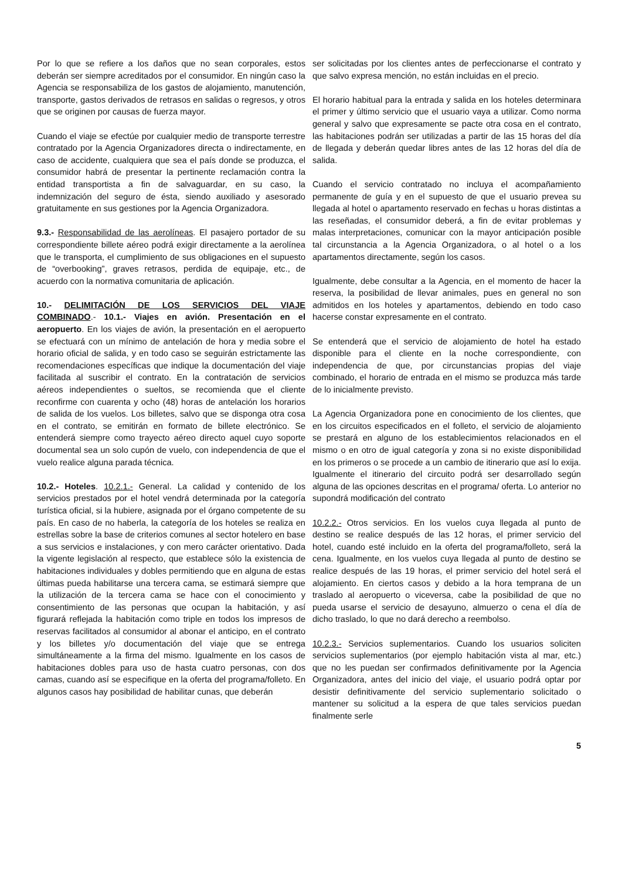Por lo que se refiere a los daños que no sean corporales, estos deberán ser siempre acreditados por el consumidor. En ningún caso la Agencia se responsabiliza de los gastos de alojamiento, manutención, transporte, gastos derivados de retrasos en salidas o regresos, y otros que se originen por causas de fuerza mayor.
Cuando el viaje se efectúe por cualquier medio de transporte terrestre contratado por la Agencia Organizadores directa o indirectamente, en caso de accidente, cualquiera que sea el país donde se produzca, el consumidor habrá de presentar la pertinente reclamación contra la entidad transportista a fin de salvaguardar, en su caso, la indemnización del seguro de ésta, siendo auxiliado y asesorado gratuitamente en sus gestiones por la Agencia Organizadora.
9.3.- Responsabilidad de las aerolíneas. El pasajero portador de su correspondiente billete aéreo podrá exigir directamente a la aerolínea que le transporta, el cumplimiento de sus obligaciones en el supuesto de “overbooking”, graves retrasos, perdida de equipaje, etc., de acuerdo con la normativa comunitaria de aplicación.
10.- DELIMITACIÓN DE LOS SERVICIOS DEL VIAJE COMBINADO.- 10.1.- Viajes en avión. Presentación en el aeropuerto. En los viajes de avión, la presentación en el aeropuerto se efectuará con un mínimo de antelación de hora y media sobre el horario oficial de salida, y en todo caso se seguirán estrictamente las recomendaciones específicas que indique la documentación del viaje facilitada al suscribir el contrato. En la contratación de servicios aéreos independientes o sueltos, se recomienda que el cliente reconfirme con cuarenta y ocho (48) horas de antelación los horarios de salida de los vuelos. Los billetes, salvo que se disponga otra cosa en el contrato, se emitirán en formato de billete electrónico. Se entenderá siempre como trayecto aéreo directo aquel cuyo soporte documental sea un solo cupón de vuelo, con independencia de que el vuelo realice alguna parada técnica.
10.2.- Hoteles. 10.2.1.- General. La calidad y contenido de los servicios prestados por el hotel vendrá determinada por la categoría turística oficial, si la hubiere, asignada por el órgano competente de su país. En caso de no haberla, la categoría de los hoteles se realiza en estrellas sobre la base de criterios comunes al sector hotelero en base a sus servicios e instalaciones, y con mero carácter orientativo. Dada la vigente legislación al respecto, que establece sólo la existencia de habitaciones individuales y dobles permitiendo que en alguna de estas últimas pueda habilitarse una tercera cama, se estimará siempre que la utilización de la tercera cama se hace con el conocimiento y consentimiento de las personas que ocupan la habitación, y así figurará reflejada la habitación como triple en todos los impresos de reservas facilitados al consumidor al abonar el anticipo, en el contrato y los billetes y/o documentación del viaje que se entrega simultáneamente a la firma del mismo. Igualmente en los casos de habitaciones dobles para uso de hasta cuatro personas, con dos camas, cuando así se especifique en la oferta del programa/folleto. En algunos casos hay posibilidad de habilitar cunas, que deberán
ser solicitadas por los clientes antes de perfeccionarse el contrato y que salvo expresa mención, no están incluidas en el precio.
El horario habitual para la entrada y salida en los hoteles determinara el primer y último servicio que el usuario vaya a utilizar. Como norma general y salvo que expresamente se pacte otra cosa en el contrato, las habitaciones podrán ser utilizadas a partir de las 15 horas del día de llegada y deberán quedar libres antes de las 12 horas del día de salida.
Cuando el servicio contratado no incluya el acompañamiento permanente de guía y en el supuesto de que el usuario prevea su llegada al hotel o apartamento reservado en fechas u horas distintas a las reseñadas, el consumidor deberá, a fin de evitar problemas y malas interpretaciones, comunicar con la mayor anticipación posible tal circunstancia a la Agencia Organizadora, o al hotel o a los apartamentos directamente, según los casos.
Igualmente, debe consultar a la Agencia, en el momento de hacer la reserva, la posibilidad de llevar animales, pues en general no son admitidos en los hoteles y apartamentos, debiendo en todo caso hacerse constar expresamente en el contrato.
Se entenderá que el servicio de alojamiento de hotel ha estado disponible para el cliente en la noche correspondiente, con independencia de que, por circunstancias propias del viaje combinado, el horario de entrada en el mismo se produzca más tarde de lo inicialmente previsto.
La Agencia Organizadora pone en conocimiento de los clientes, que en los circuitos especificados en el folleto, el servicio de alojamiento se prestará en alguno de los establecimientos relacionados en el mismo o en otro de igual categoría y zona si no existe disponibilidad en los primeros o se procede a un cambio de itinerario que así lo exija. Igualmente el itinerario del circuito podrá ser desarrollado según alguna de las opciones descritas en el programa/ oferta. Lo anterior no supondrá modificación del contrato
10.2.2.- Otros servicios. En los vuelos cuya llegada al punto de destino se realice después de las 12 horas, el primer servicio del hotel, cuando esté incluido en la oferta del programa/folleto, será la cena. Igualmente, en los vuelos cuya llegada al punto de destino se realice después de las 19 horas, el primer servicio del hotel será el alojamiento. En ciertos casos y debido a la hora temprana de un traslado al aeropuerto o viceversa, cabe la posibilidad de que no pueda usarse el servicio de desayuno, almuerzo o cena el día de dicho traslado, lo que no dará derecho a reembolso.
10.2.3.- Servicios suplementarios. Cuando los usuarios soliciten servicios suplementarios (por ejemplo habitación vista al mar, etc.) que no les puedan ser confirmados definitivamente por la Agencia Organizadora, antes del inicio del viaje, el usuario podrá optar por desistir definitivamente del servicio suplementario solicitado o mantener su solicitud a la espera de que tales servicios puedan finalmente serle
5